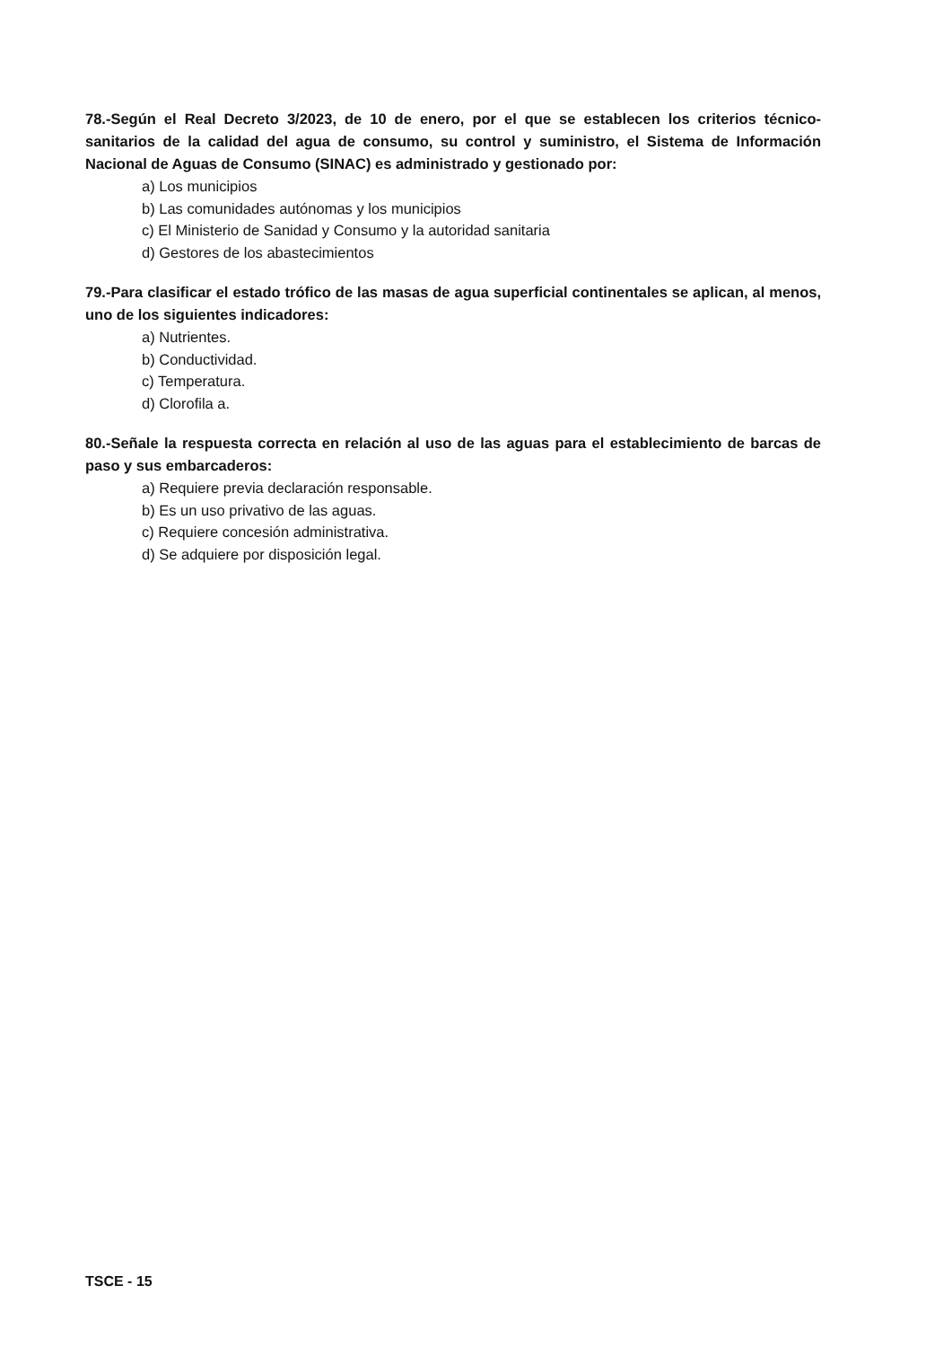78.-Según el Real Decreto 3/2023, de 10 de enero, por el que se establecen los criterios técnico-sanitarios de la calidad del agua de consumo, su control y suministro, el Sistema de Información Nacional de Aguas de Consumo (SINAC) es administrado y gestionado por:
a) Los municipios
b) Las comunidades autónomas y los municipios
c) El Ministerio de Sanidad y Consumo y la autoridad sanitaria
d) Gestores de los abastecimientos
79.-Para clasificar el estado trófico de las masas de agua superficial continentales se aplican, al menos, uno de los siguientes indicadores:
a) Nutrientes.
b) Conductividad.
c) Temperatura.
d) Clorofila a.
80.-Señale la respuesta correcta en relación al uso de las aguas para el establecimiento de barcas de paso y sus embarcaderos:
a) Requiere previa declaración responsable.
b) Es un uso privativo de las aguas.
c) Requiere concesión administrativa.
d) Se adquiere por disposición legal.
TSCE - 15